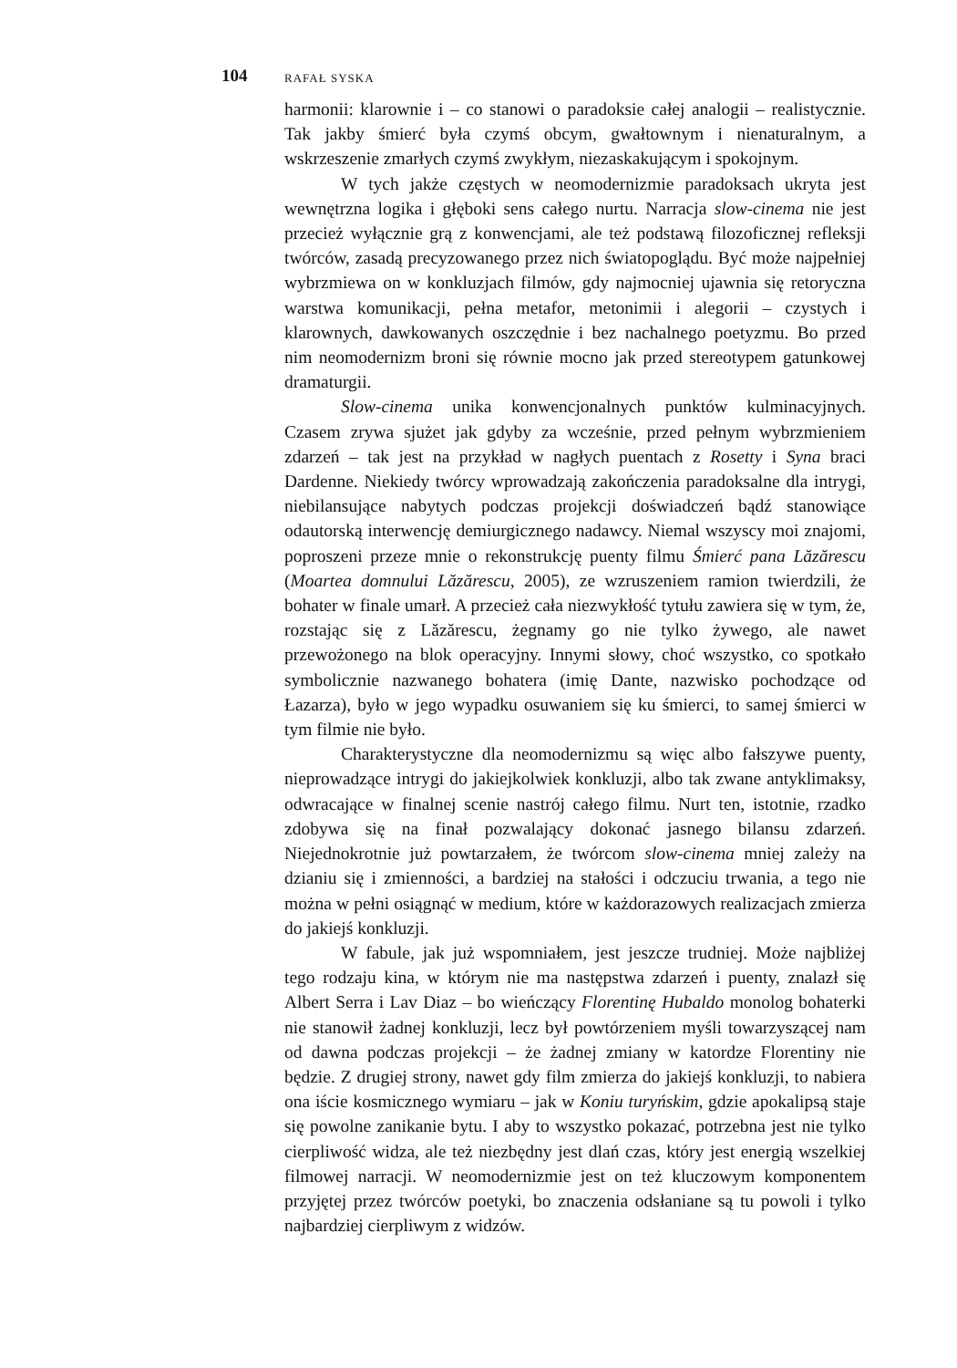104 RAFAŁ SYSKA
harmonii: klarownie i – co stanowi o paradoksie całej analogii – realistycznie. Tak jakby śmierć była czymś obcym, gwałtownym i nienaturalnym, a wskrzeszenie zmarłych czymś zwykłym, niezaskakującym i spokojnym.
W tych jakże częstych w neomodernizmie paradoksach ukryta jest wewnętrzna logika i głęboki sens całego nurtu. Narracja slow-cinema nie jest przecież wyłącznie grą z konwencjami, ale też podstawą filozoficznej refleksji twórców, zasadą precyzowanego przez nich światopoglądu. Być może najpełniej wybrzmiewa on w konkluzjach filmów, gdy najmocniej ujawnia się retoryczna warstwa komunikacji, pełna metafor, metonimii i alegorii – czystych i klarownych, dawkowanych oszczędnie i bez nachalnego poetyzmu. Bo przed nim neomodernizm broni się równie mocno jak przed stereotypem gatunkowej dramaturgii.
Slow-cinema unika konwencjonalnych punktów kulminacyjnych. Czasem zrywa sjużet jak gdyby za wcześnie, przed pełnym wybrzmieniem zdarzeń – tak jest na przykład w nagłych puentach z Rosetty i Syna braci Dardenne. Niekiedy twórcy wprowadzają zakończenia paradoksalne dla intrygi, niebilansujące nabytych podczas projekcji doświadczeń bądź stanowiące odautorską interwencję demiurgicznego nadawcy. Niemal wszyscy moi znajomi, poproszeni przeze mnie o rekonstrukcję puenty filmu Śmierć pana Lăzărescu (Moartea domnului Lăzărescu, 2005), ze wzruszeniem ramion twierdzili, że bohater w finale umarł. A przecież cała niezwykłość tytułu zawiera się w tym, że, rozstając się z Lăzărescu, żegnamy go nie tylko żywego, ale nawet przewożonego na blok operacyjny. Innymi słowy, choć wszystko, co spotkało symbolicznie nazwanego bohatera (imię Dante, nazwisko pochodzące od Łazarza), było w jego wypadku osuwaniem się ku śmierci, to samej śmierci w tym filmie nie było.
Charakterystyczne dla neomodernizmu są więc albo fałszywe puenty, nieprowadzące intrygi do jakiejkolwiek konkluzji, albo tak zwane antyklimaksy, odwracające w finalnej scenie nastrój całego filmu. Nurt ten, istotnie, rzadko zdobywa się na finał pozwalający dokonać jasnego bilansu zdarzeń. Niejednokrotnie już powtarzałem, że twórcom slow-cinema mniej zależy na dzianiu się i zmienności, a bardziej na stałości i odczuciu trwania, a tego nie można w pełni osiągnąć w medium, które w każdorazowych realizacjach zmierza do jakiejś konkluzji.
W fabule, jak już wspomniałem, jest jeszcze trudniej. Może najbliżej tego rodzaju kina, w którym nie ma następstwa zdarzeń i puenty, znalazł się Albert Serra i Lav Diaz – bo wieńczący Florentinę Hubaldo monolog bohaterki nie stanowił żadnej konkluzji, lecz był powtórzeniem myśli towarzyszącej nam od dawna podczas projekcji – że żadnej zmiany w katordze Florentiny nie będzie. Z drugiej strony, nawet gdy film zmierza do jakiejś konkluzji, to nabiera ona iście kosmicznego wymiaru – jak w Koniu turyńskim, gdzie apokalipsą staje się powolne zanikanie bytu. I aby to wszystko pokazać, potrzebna jest nie tylko cierpliwość widza, ale też niezbędny jest dlań czas, który jest energią wszelkiej filmowej narracji. W neomodernizmie jest on też kluczowym komponentem przyjętej przez twórców poetyki, bo znaczenia odsłaniane są tu powoli i tylko najbardziej cierpliwym z widzów.